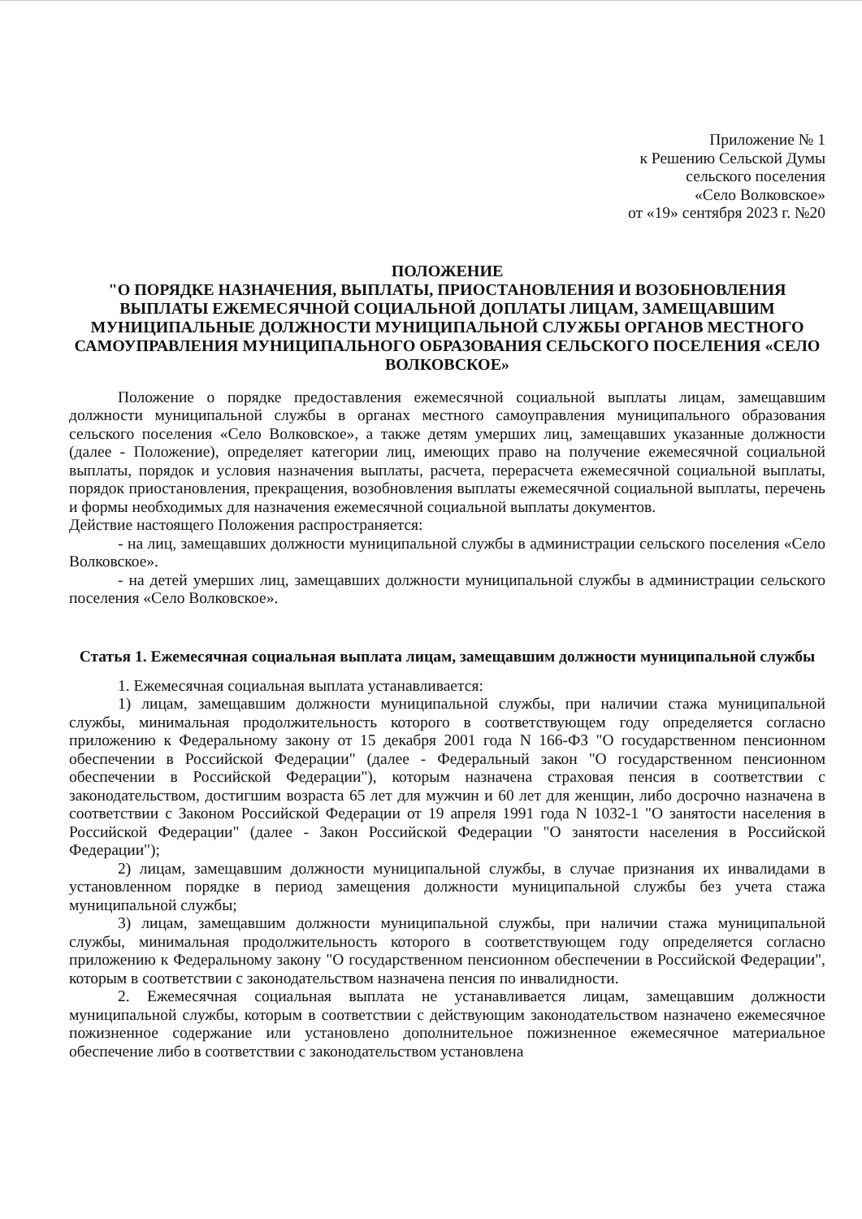Приложение № 1
к Решению Сельской Думы
сельского поселения
«Село Волковское»
от «19» сентября 2023 г. №20
ПОЛОЖЕНИЕ
"О ПОРЯДКЕ НАЗНАЧЕНИЯ, ВЫПЛАТЫ, ПРИОСТАНОВЛЕНИЯ И ВОЗОБНОВЛЕНИЯ ВЫПЛАТЫ ЕЖЕМЕСЯЧНОЙ СОЦИАЛЬНОЙ ДОПЛАТЫ ЛИЦАМ, ЗАМЕЩАВШИМ МУНИЦИПАЛЬНЫЕ ДОЛЖНОСТИ МУНИЦИПАЛЬНОЙ СЛУЖБЫ ОРГАНОВ МЕСТНОГО САМОУПРАВЛЕНИЯ МУНИЦИПАЛЬНОГО ОБРАЗОВАНИЯ СЕЛЬСКОГО ПОСЕЛЕНИЯ «СЕЛО ВОЛКОВСКОЕ»
Положение о порядке предоставления ежемесячной социальной выплаты лицам, замещавшим должности муниципальной службы в органах местного самоуправления муниципального образования сельского поселения «Село Волковское», а также детям умерших лиц, замещавших указанные должности (далее - Положение), определяет категории лиц, имеющих право на получение ежемесячной социальной выплаты, порядок и условия назначения выплаты, расчета, перерасчета ежемесячной социальной выплаты, порядок приостановления, прекращения, возобновления выплаты ежемесячной социальной выплаты, перечень и формы необходимых для назначения ежемесячной социальной выплаты документов.
Действие настоящего Положения распространяется:
- на лиц, замещавших должности муниципальной службы в администрации сельского поселения «Село Волковское».
- на детей умерших лиц, замещавших должности муниципальной службы в администрации сельского поселения «Село Волковское».
Статья 1. Ежемесячная социальная выплата лицам, замещавшим должности муниципальной службы
1. Ежемесячная социальная выплата устанавливается:
1) лицам, замещавшим должности муниципальной службы, при наличии стажа муниципальной службы, минимальная продолжительность которого в соответствующем году определяется согласно приложению к Федеральному закону от 15 декабря 2001 года N 166-ФЗ "О государственном пенсионном обеспечении в Российской Федерации" (далее - Федеральный закон "О государственном пенсионном обеспечении в Российской Федерации"), которым назначена страховая пенсия в соответствии с законодательством, достигшим возраста 65 лет для мужчин и 60 лет для женщин, либо досрочно назначена в соответствии с Законом Российской Федерации от 19 апреля 1991 года N 1032-1 "О занятости населения в Российской Федерации" (далее - Закон Российской Федерации "О занятости населения в Российской Федерации");
2) лицам, замещавшим должности муниципальной службы, в случае признания их инвалидами в установленном порядке в период замещения должности муниципальной службы без учета стажа муниципальной службы;
3) лицам, замещавшим должности муниципальной службы, при наличии стажа муниципальной службы, минимальная продолжительность которого в соответствующем году определяется согласно приложению к Федеральному закону "О государственном пенсионном обеспечении в Российской Федерации", которым в соответствии с законодательством назначена пенсия по инвалидности.
2. Ежемесячная социальная выплата не устанавливается лицам, замещавшим должности муниципальной службы, которым в соответствии с действующим законодательством назначено ежемесячное пожизненное содержание или установлено дополнительное пожизненное ежемесячное материальное обеспечение либо в соответствии с законодательством установлена